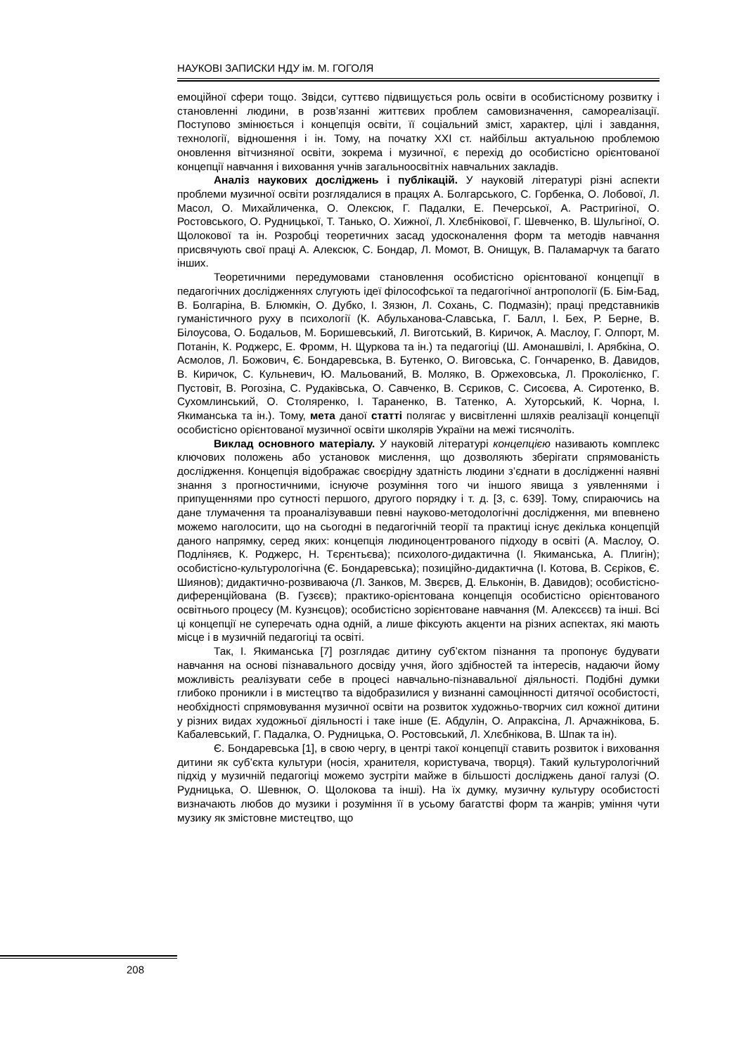НАУКОВІ ЗАПИСКИ НДУ ім. М. ГОГОЛЯ
емоційної сфери тощо. Звідси, суттєво підвищується роль освіти в особистісному розвитку і становленні людини, в розв’язанні життєвих проблем самовизначення, самореалізації. Поступово змінюється і концепція освіти, її соціальний зміст, характер, цілі і завдання, технології, відношення і ін. Тому, на початку XXI ст. найбільш актуальною проблемою оновлення вітчизняної освіти, зокрема і музичної, є перехід до особистісно орієнтованої концепції навчання і виховання учнів загальноосвітніх навчальних закладів.
Аналіз наукових досліджень і публікацій. У науковій літературі різні аспекти проблеми музичної освіти розглядалися в працях А. Болгарського, С. Горбенка, О. Лобової, Л. Масол, О. Михайличенка, О. Олексюк, Г. Падалки, Е. Печерської, А. Растригіної, О. Ростовського, О. Рудницької, Т. Танько, О. Хижної, Л. Хлєбнікової, Г. Шевченко, В. Шульгіної, О. Щолокової та ін. Розробці теоретичних засад удосконалення форм та методів навчання присвячують свої праці А. Алексюк, С. Бондар, Л. Момот, В. Онищук, В. Паламарчук та багато інших.
Теоретичними передумовами становлення особистісно орієнтованої концепції в педагогічних дослідженнях слугують ідеї філософської та педагогічної антропології (Б. Бім-Бад, В. Болгаріна, В. Блюмкін, О. Дубко, І. Зязюн, Л. Сохань, С. Подмазін); праці представників гуманістичного руху в психології (К. Абульханова-Славська, Г. Балл, І. Бех, Р. Берне, В. Білоусова, О. Бодальов, М. Боришевський, Л. Виготський, В. Киричок, А. Маслоу, Г. Олпорт, М. Потанін, К. Роджерс, Е. Фромм, Н. Щуркова та ін.) та педагогіці (Ш. Амонашвілі, І. Арябкіна, О. Асмолов, Л. Божович, Є. Бондаревська, В. Бутенко, О. Виговська, С. Гончаренко, В. Давидов, В. Киричок, С. Кульневич, Ю. Мальований, В. Моляко, В. Оржеховська, Л. Проколієнко, Г. Пустовіт, В. Рогозіна, С. Рудаківська, О. Савченко, В. Сєриков, С. Сисоєва, А. Сиротенко, В. Сухомлинський, О. Столяренко, І. Тараненко, В. Татенко, А. Хуторський, К. Чорна, І. Якиманська та ін.). Тому, мета даної статті полягає у висвітленні шляхів реалізації концепції особистісно орієнтованої музичної освіти школярів України на межі тисячоліть.
Виклад основного матеріалу. У науковій літературі концепцією називають комплекс ключових положень або установок мислення, що дозволяють зберігати спрямованість дослідження. Концепція відображає своєрідну здатність людини з’єднати в дослідженні наявні знання з прогностичними, існуюче розуміння того чи іншого явища з уявленнями і припущеннями про сутності першого, другого порядку і т. д. [3, с. 639]. Тому, спираючись на дане тлумачення та проаналізувавши певні науково-методологічні дослідження, ми впевнено можемо наголосити, що на сьогодні в педагогічній теорії та практиці існує декілька концепцій даного напрямку, серед яких: концепція людиноцентрованого підходу в освіті (А. Маслоу, О. Подліняєв, К. Роджерс, Н. Тєрєнтьєва); психолого-дидактична (І. Якиманська, А. Плигін); особистісно-культурологічна (Є. Бондаревська); позиційно-дидактична (І. Котова, В. Сєріков, Є. Шиянов); дидактично-розвиваюча (Л. Занков, М. Звєрєв, Д. Ельконін, В. Давидов); особистісно-диференційована (В. Гузєєв); практико-орієнтована концепція особистісно орієнтованого освітнього процесу (М. Кузнєцов); особистісно зорієнтоване навчання (М. Алексєєв) та інші. Всі ці концепції не суперечать одна одній, а лише фіксують акценти на різних аспектах, які мають місце і в музичній педагогіці та освіті.
Так, І. Якиманська [7] розглядає дитину суб’єктом пізнання та пропонує будувати навчання на основі пізнавального досвіду учня, його здібностей та інтересів, надаючи йому можливість реалізувати себе в процесі навчально-пізнавальної діяльності. Подібні думки глибоко проникли і в мистецтво та відобразилися у визнанні самоцінності дитячої особистості, необхідності спрямовування музичної освіти на розвиток художньо-творчих сил кожної дитини у різних видах художньої діяльності і таке інше (Е. Абдулін, О. Апраксіна, Л. Арчажнікова, Б. Кабалевський, Г. Падалка, О. Рудницька, О. Ростовський, Л. Хлєбнікова, В. Шпак та ін).
Є. Бондаревська [1], в свою чергу, в центрі такої концепції ставить розвиток і виховання дитини як суб’єкта культури (носія, хранителя, користувача, творця). Такий культурологічний підхід у музичній педагогіці можемо зустріти майже в більшості досліджень даної галузі (О. Рудницька, О. Шевнюк, О. Щолокова та інші). На їх думку, музичну культуру особистості визначають любов до музики і розуміння її в усьому багатстві форм та жанрів; уміння чути музику як змістовне мистецтво, що
208